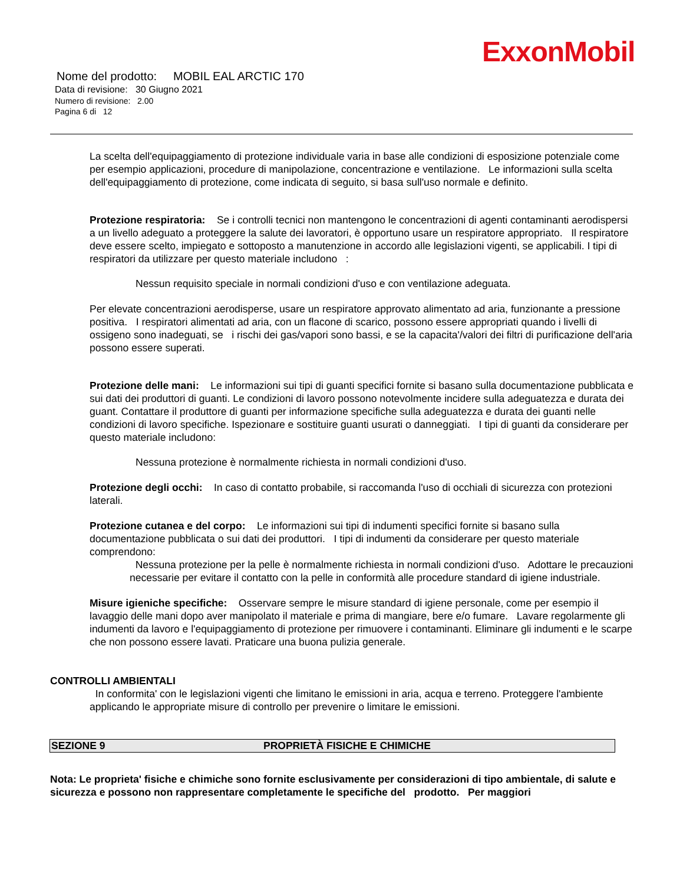ExxonMobil
Nome del prodotto: MOBIL EAL ARCTIC 170
Data di revisione: 30 Giugno 2021
Numero di revisione: 2.00
Pagina 6 di 12
La scelta dell'equipaggiamento di protezione individuale varia in base alle condizioni di esposizione potenziale come per esempio applicazioni, procedure di manipolazione, concentrazione e ventilazione. Le informazioni sulla scelta dell'equipaggiamento di protezione, come indicata di seguito, si basa sull'uso normale e definito.
Protezione respiratoria: Se i controlli tecnici non mantengono le concentrazioni di agenti contaminanti aerodispersi a un livello adeguato a proteggere la salute dei lavoratori, è opportuno usare un respiratore appropriato. Il respiratore deve essere scelto, impiegato e sottoposto a manutenzione in accordo alle legislazioni vigenti, se applicabili. I tipi di respiratori da utilizzare per questo materiale includono :
Nessun requisito speciale in normali condizioni d'uso e con ventilazione adeguata.
Per elevate concentrazioni aerodisperse, usare un respiratore approvato alimentato ad aria, funzionante a pressione positiva. I respiratori alimentati ad aria, con un flacone di scarico, possono essere appropriati quando i livelli di ossigeno sono inadeguati, se i rischi dei gas/vapori sono bassi, e se la capacita'/valori dei filtri di purificazione dell'aria possono essere superati.
Protezione delle mani: Le informazioni sui tipi di guanti specifici fornite si basano sulla documentazione pubblicata e sui dati dei produttori di guanti. Le condizioni di lavoro possono notevolmente incidere sulla adeguatezza e durata dei guant. Contattare il produttore di guanti per informazione specifiche sulla adeguatezza e durata dei guanti nelle condizioni di lavoro specifiche. Ispezionare e sostituire guanti usurati o danneggiati. I tipi di guanti da considerare per questo materiale includono:
Nessuna protezione è normalmente richiesta in normali condizioni d'uso.
Protezione degli occhi: In caso di contatto probabile, si raccomanda l'uso di occhiali di sicurezza con protezioni laterali.
Protezione cutanea e del corpo: Le informazioni sui tipi di indumenti specifici fornite si basano sulla documentazione pubblicata o sui dati dei produttori. I tipi di indumenti da considerare per questo materiale comprendono:
Nessuna protezione per la pelle è normalmente richiesta in normali condizioni d'uso. Adottare le precauzioni necessarie per evitare il contatto con la pelle in conformità alle procedure standard di igiene industriale.
Misure igieniche specifiche: Osservare sempre le misure standard di igiene personale, come per esempio il lavaggio delle mani dopo aver manipolato il materiale e prima di mangiare, bere e/o fumare. Lavare regolarmente gli indumenti da lavoro e l'equipaggiamento di protezione per rimuovere i contaminanti. Eliminare gli indumenti e le scarpe che non possono essere lavati. Praticare una buona pulizia generale.
CONTROLLI AMBIENTALI
In conformita' con le legislazioni vigenti che limitano le emissioni in aria, acqua e terreno. Proteggere l'ambiente applicando le appropriate misure di controllo per prevenire o limitare le emissioni.
SEZIONE 9 PROPRIETÀ FISICHE E CHIMICHE
Nota: Le proprieta' fisiche e chimiche sono fornite esclusivamente per considerazioni di tipo ambientale, di salute e sicurezza e possono non rappresentare completamente le specifiche del prodotto. Per maggiori